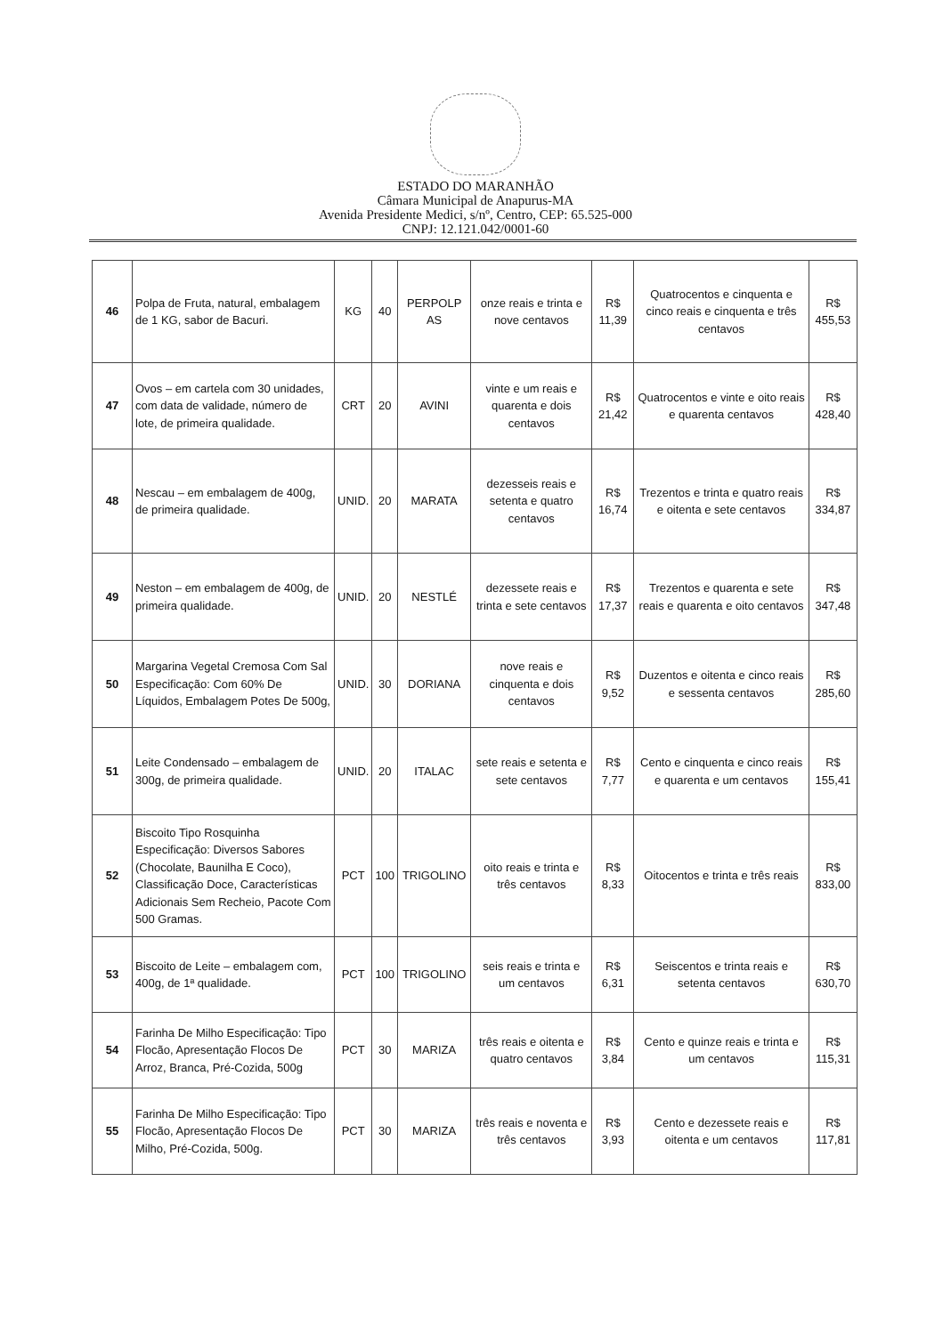ESTADO DO MARANHÃO
Câmara Municipal de Anapurus-MA
Avenida Presidente Medici, s/nº, Centro, CEP: 65.525-000
CNPJ: 12.121.042/0001-60
| 46 | Polpa de Fruta, natural, embalagem de 1 KG, sabor de Bacuri. | KG | 40 | PERPOLP AS | onze reais e trinta e nove centavos | R$ 11,39 | Quatrocentos e cinquenta e cinco reais e cinquenta e três centavos | R$ 455,53 |
| 47 | Ovos – em cartela com 30 unidades, com data de validade, número de lote, de primeira qualidade. | CRT | 20 | AVINI | vinte e um reais e quarenta e dois centavos | R$ 21,42 | Quatrocentos e vinte e oito reais e quarenta centavos | R$ 428,40 |
| 48 | Nescau – em embalagem de 400g, de primeira qualidade. | UNID. | 20 | MARATA | dezesseis reais e setenta e quatro centavos | R$ 16,74 | Trezentos e trinta e quatro reais e oitenta e sete centavos | R$ 334,87 |
| 49 | Neston – em embalagem de 400g, de primeira qualidade. | UNID. | 20 | NESTLÉ | dezessete reais e trinta e sete centavos | R$ 17,37 | Trezentos e quarenta e sete reais e quarenta e oito centavos | R$ 347,48 |
| 50 | Margarina Vegetal Cremosa Com Sal Especificação: Com 60% De Líquidos, Embalagem Potes De 500g, | UNID. | 30 | DORIANA | nove reais e cinquenta e dois centavos | R$ 9,52 | Duzentos e oitenta e cinco reais e sessenta centavos | R$ 285,60 |
| 51 | Leite Condensado – embalagem de 300g, de primeira qualidade. | UNID. | 20 | ITALAC | sete reais e setenta e sete centavos | R$ 7,77 | Cento e cinquenta e cinco reais e quarenta e um centavos | R$ 155,41 |
| 52 | Biscoito Tipo Rosquinha Especificação: Diversos Sabores (Chocolate, Baunilha E Coco), Classificação Doce, Características Adicionais Sem Recheio, Pacote Com 500 Gramas. | PCT | 100 | TRIGOLINO | oito reais e trinta e três centavos | R$ 8,33 | Oitocentos e trinta e três reais | R$ 833,00 |
| 53 | Biscoito de Leite – embalagem com, 400g, de 1ª qualidade. | PCT | 100 | TRIGOLINO | seis reais e trinta e um centavos | R$ 6,31 | Seiscentos e trinta reais e setenta centavos | R$ 630,70 |
| 54 | Farinha De Milho Especificação: Tipo Flocão, Apresentação Flocos De Arroz, Branca, Pré-Cozida, 500g | PCT | 30 | MARIZA | três reais e oitenta e quatro centavos | R$ 3,84 | Cento e quinze reais e trinta e um centavos | R$ 115,31 |
| 55 | Farinha De Milho Especificação: Tipo Flocão, Apresentação Flocos De Milho, Pré-Cozida, 500g. | PCT | 30 | MARIZA | três reais e noventa e três centavos | R$ 3,93 | Cento e dezessete reais e oitenta e um centavos | R$ 117,81 |